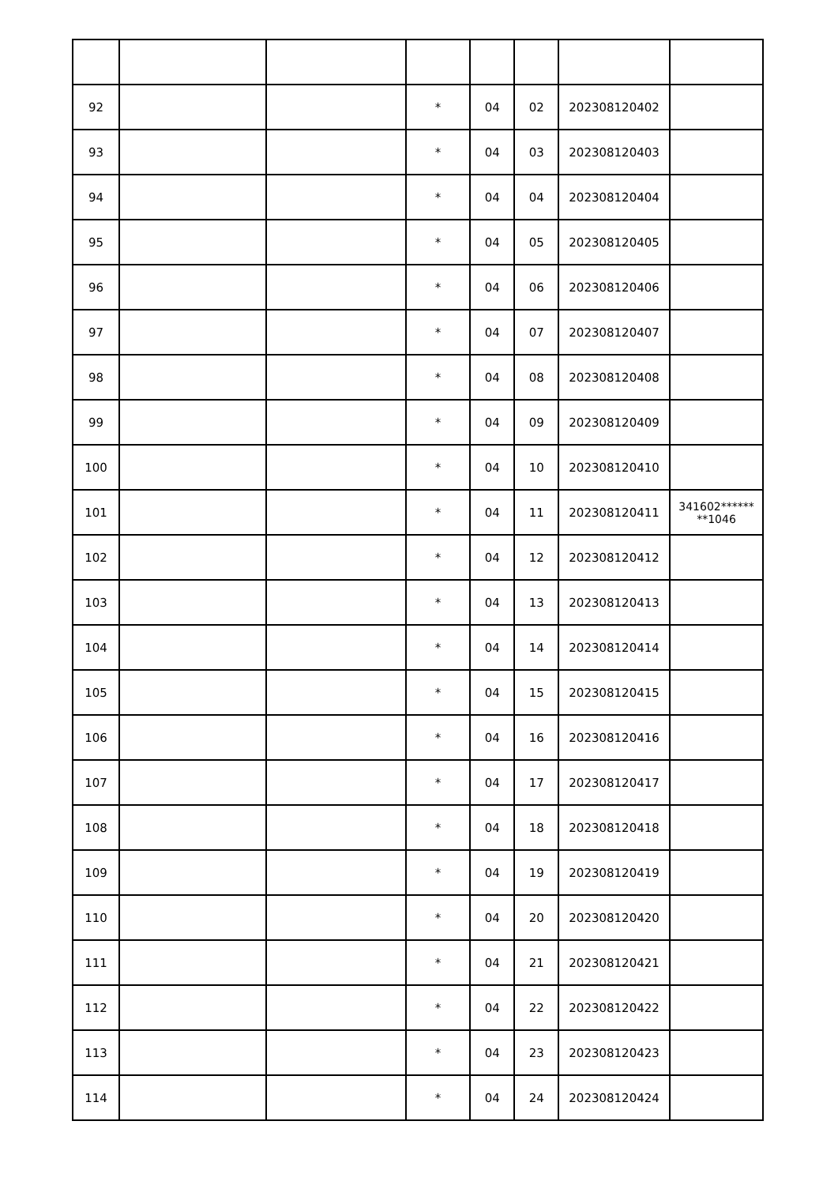| 92 | | | * | 04 | 02 | 202308120402 | |
| 93 | | | * | 04 | 03 | 202308120403 | |
| 94 | | | * | 04 | 04 | 202308120404 | |
| 95 | | | * | 04 | 05 | 202308120405 | |
| 96 | | | * | 04 | 06 | 202308120406 | |
| 97 | | | * | 04 | 07 | 202308120407 | |
| 98 | | | * | 04 | 08 | 202308120408 | |
| 99 | | | * | 04 | 09 | 202308120409 | |
| 100 | | | * | 04 | 10 | 202308120410 | |
| 101 | | | * | 04 | 11 | 202308120411 | 341602****** **1046 |
| 102 | | | * | 04 | 12 | 202308120412 | |
| 103 | | | * | 04 | 13 | 202308120413 | |
| 104 | | | * | 04 | 14 | 202308120414 | |
| 105 | | | * | 04 | 15 | 202308120415 | |
| 106 | | | * | 04 | 16 | 202308120416 | |
| 107 | | | * | 04 | 17 | 202308120417 | |
| 108 | | | * | 04 | 18 | 202308120418 | |
| 109 | | | * | 04 | 19 | 202308120419 | |
| 110 | | | * | 04 | 20 | 202308120420 | |
| 111 | | | * | 04 | 21 | 202308120421 | |
| 112 | | | * | 04 | 22 | 202308120422 | |
| 113 | | | * | 04 | 23 | 202308120423 | |
| 114 | | | * | 04 | 24 | 202308120424 | |